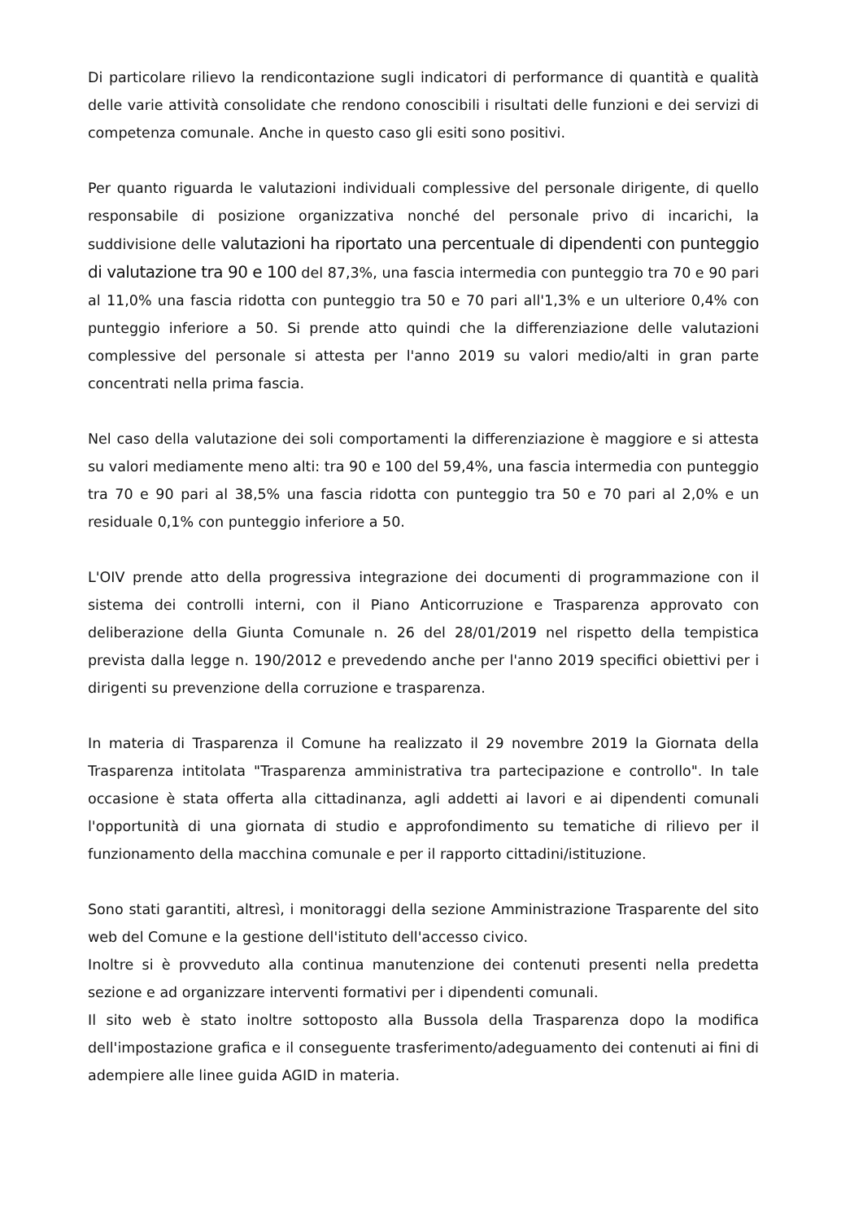Di particolare rilievo la rendicontazione sugli indicatori di performance di quantità e qualità delle varie attività consolidate che rendono conoscibili i risultati delle funzioni e dei servizi di competenza comunale. Anche in questo caso gli esiti sono positivi.
Per quanto riguarda le valutazioni individuali complessive del personale dirigente, di quello responsabile di posizione organizzativa nonché del personale privo di incarichi, la suddivisione delle valutazioni ha riportato una percentuale di dipendenti con punteggio di valutazione tra 90 e 100 del 87,3%, una fascia intermedia con punteggio tra 70 e 90 pari al 11,0% una fascia ridotta con punteggio tra 50 e 70 pari all'1,3% e un ulteriore 0,4% con punteggio inferiore a 50. Si prende atto quindi che la differenziazione delle valutazioni complessive del personale si attesta per l'anno 2019 su valori medio/alti in gran parte concentrati nella prima fascia.
Nel caso della valutazione dei soli comportamenti la differenziazione è maggiore e si attesta su valori mediamente meno alti: tra 90 e 100 del 59,4%, una fascia intermedia con punteggio tra 70 e 90 pari al 38,5% una fascia ridotta con punteggio tra 50 e 70 pari al 2,0% e un residuale 0,1% con punteggio inferiore a 50.
L'OIV prende atto della progressiva integrazione dei documenti di programmazione con il sistema dei controlli interni, con il Piano Anticorruzione e Trasparenza approvato con deliberazione della Giunta Comunale n. 26 del 28/01/2019 nel rispetto della tempistica prevista dalla legge n. 190/2012 e prevedendo anche per l'anno 2019 specifici obiettivi per i dirigenti su prevenzione della corruzione e trasparenza.
In materia di Trasparenza il Comune ha realizzato il 29 novembre 2019 la Giornata della Trasparenza intitolata "Trasparenza amministrativa tra partecipazione e controllo". In tale occasione è stata offerta alla cittadinanza, agli addetti ai lavori e ai dipendenti comunali l'opportunità di una giornata di studio e approfondimento su tematiche di rilievo per il funzionamento della macchina comunale e per il rapporto cittadini/istituzione.
Sono stati garantiti, altresì, i monitoraggi della sezione Amministrazione Trasparente del sito web del Comune e la gestione dell'istituto dell'accesso civico.
Inoltre si è provveduto alla continua manutenzione dei contenuti presenti nella predetta sezione e ad organizzare interventi formativi per i dipendenti comunali.
Il sito web è stato inoltre sottoposto alla Bussola della Trasparenza dopo la modifica dell'impostazione grafica e il conseguente trasferimento/adeguamento dei contenuti ai fini di adempiere alle linee guida AGID in materia.